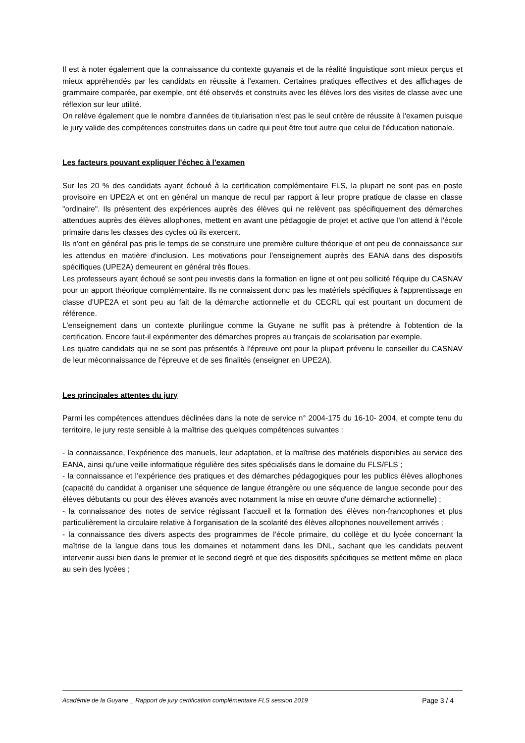Il est à noter également que la connaissance du contexte guyanais et de la réalité linguistique sont mieux perçus et mieux appréhendés par les candidats en réussite à l'examen. Certaines pratiques effectives et des affichages de grammaire comparée, par exemple, ont été observés et construits avec les élèves lors des visites de classe avec une réflexion sur leur utilité.
On relève également que le nombre d'années de titularisation n'est pas le seul critère de réussite à l'examen puisque le jury valide des compétences construites dans un cadre qui peut être tout autre que celui de l'éducation nationale.
Les facteurs pouvant expliquer l'échec à l'examen
Sur les 20 % des candidats ayant échoué à la certification complémentaire FLS, la plupart ne sont pas en poste provisoire en UPE2A et ont en général un manque de recul par rapport à leur propre pratique de classe en classe "ordinaire". Ils présentent des expériences auprès des élèves qui ne relèvent pas spécifiquement des démarches attendues auprès des élèves allophones, mettent en avant une pédagogie de projet et active que l'on attend à l'école primaire dans les classes des cycles où ils exercent.
Ils n'ont en général pas pris le temps de se construire une première culture théorique et ont peu de connaissance sur les attendus en matière d'inclusion. Les motivations pour l'enseignement auprès des EANA dans des dispositifs spécifiques (UPE2A) demeurent en général très floues.
Les professeurs ayant échoué se sont peu investis dans la formation en ligne et ont peu sollicité l'équipe du CASNAV pour un apport théorique complémentaire. Ils ne connaissent donc pas les matériels spécifiques à l'apprentissage en classe d'UPE2A et sont peu au fait de la démarche actionnelle et du CECRL qui est pourtant un document de référence.
L'enseignement dans un contexte plurilingue comme la Guyane ne suffit pas à prétendre à l'obtention de la certification. Encore faut-il expérimenter des démarches propres au français de scolarisation par exemple.
Les quatre candidats qui ne se sont pas présentés à l'épreuve ont pour la plupart prévenu le conseiller du CASNAV de leur méconnaissance de l'épreuve et de ses finalités (enseigner en UPE2A).
Les principales attentes du jury
Parmi les compétences attendues déclinées dans la note de service n° 2004-175 du 16-10- 2004, et compte tenu du territoire, le jury reste sensible à la maîtrise des quelques compétences suivantes :
- la connaissance, l’expérience des manuels, leur adaptation, et la maîtrise des matériels disponibles au service des EANA, ainsi qu'une veille informatique régulière des sites spécialisés dans le domaine du FLS/FLS ;
- la connaissance et l’expérience des pratiques et des démarches pédagogiques pour les publics élèves allophones (capacité du candidat à organiser une séquence de langue étrangère ou une séquence de langue seconde pour des élèves débutants ou pour des élèves avancés avec notamment la mise en œuvre d'une démarche actionnelle) ;
- la connaissance des notes de service régissant l’accueil et la formation des élèves non-francophones et plus particulièrement la circulaire relative à l'organisation de la scolarité des élèves allophones nouvellement arrivés ;
- la connaissance des divers aspects des programmes de l’école primaire, du collège et du lycée concernant la maîtrise de la langue dans tous les domaines et notamment dans les DNL, sachant que les candidats peuvent intervenir aussi bien dans le premier et le second degré et que des dispositifs spécifiques se mettent même en place au sein des lycées ;
Académie de la Guyane _ Rapport de jury certification complémentaire FLS session 2019 Page 3 / 4